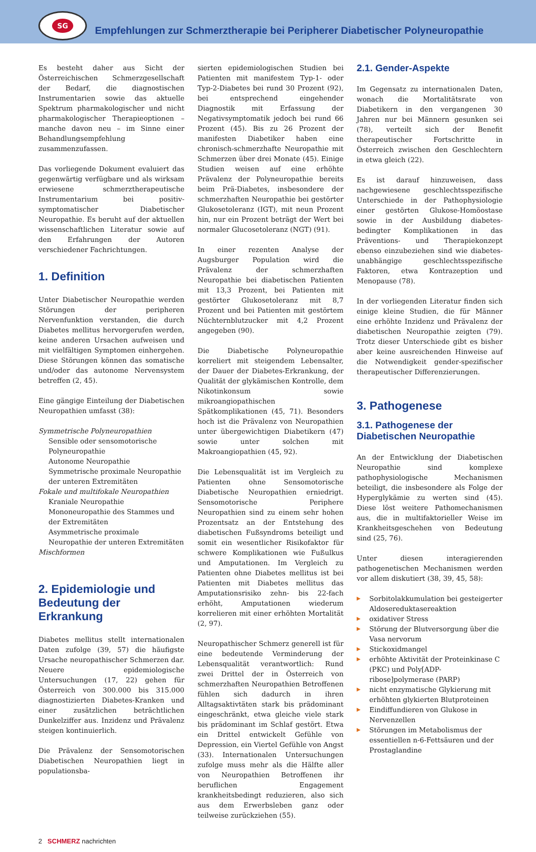SG
Empfehlungen zur Schmerztherapie bei Peripherer Diabetischer Polyneuropathie
Es besteht daher aus Sicht der Österreichischen Schmerzgesellschaft der Bedarf, die diagnostischen Instrumentarien sowie das aktuelle Spektrum pharmakologischer und nicht pharmakologischer Therapieoptionen – manche davon neu – im Sinne einer Behandlungsempfehlung zusammenzufassen.
Das vorliegende Dokument evaluiert das gegenwärtig verfügbare und als wirksam erwiesene schmerztherapeutische Instrumentarium bei positiv-symptomatischer Diabetischer Neuropathie. Es beruht auf der aktuellen wissenschaftlichen Literatur sowie auf den Erfahrungen der Autoren verschiedener Fachrichtungen.
1. Definition
Unter Diabetischer Neuropathie werden Störungen der peripheren Nervenfunktion verstanden, die durch Diabetes mellitus hervorgerufen werden, keine anderen Ursachen aufweisen und mit vielfältigen Symptomen einhergehen. Diese Störungen können das somatische und/oder das autonome Nervensystem betreffen (2, 45).
Eine gängige Einteilung der Diabetischen Neuropathien umfasst (38):
Symmetrische Polyneuropathien
Sensible oder sensomotorische Polyneuropathie
Autonome Neuropathie
Symmetrische proximale Neuropathie der unteren Extremitäten
Fokale und multifokale Neuropathien
Kraniale Neuropathie
Mononeuropathie des Stammes und der Extremitäten
Asymmetrische proximale Neuropathie der unteren Extremitäten
Mischformen
2. Epidemiologie und Bedeutung der Erkrankung
Diabetes mellitus stellt internationalen Daten zufolge (39, 57) die häufigste Ursache neuropathischer Schmerzen dar. Neuere epidemiologische Untersuchungen (17, 22) gehen für Österreich von 300.000 bis 315.000 diagnostizierten Diabetes-Kranken und einer zusätzlichen beträchtlichen Dunkelziffer aus. Inzidenz und Prävalenz steigen kontinuierlich.
Die Prävalenz der Sensomotorischen Diabetischen Neuropathien liegt in populationsba-
sierten epidemiologischen Studien bei Patienten mit manifestem Typ-1- oder Typ-2-Diabetes bei rund 30 Prozent (92), bei entsprechend eingehender Diagnostik mit Erfassung der Negativsymptomatik jedoch bei rund 66 Prozent (45). Bis zu 26 Prozent der manifesten Diabetiker haben eine chronisch-schmerzhafte Neuropathie mit Schmerzen über drei Monate (45). Einige Studien weisen auf eine erhöhte Prävalenz der Polyneuropathie bereits beim Prä-Diabetes, insbesondere der schmerzhaften Neuropathie bei gestörter Glukosetoleranz (IGT), mit neun Prozent hin, nur ein Prozent beträgt der Wert bei normaler Glucosetoleranz (NGT) (91).
In einer rezenten Analyse der Augsburger Population wird die Prävalenz der schmerzhaften Neuropathie bei diabetischen Patienten mit 13,3 Prozent, bei Patienten mit gestörter Glukosetoleranz mit 8,7 Prozent und bei Patienten mit gestörtem Nüchternblutzucker mit 4,2 Prozent angegeben (90).
Die Diabetische Polyneuropathie korreliert mit steigendem Lebensalter, der Dauer der Diabetes-Erkrankung, der Qualität der glykämischen Kontrolle, dem Nikotinkonsum sowie mikroangiopathischen Spätkomplikationen (45, 71). Besonders hoch ist die Prävalenz von Neuropathien unter übergewichtigen Diabetikern (47) sowie unter solchen mit Makroangiopathien (45, 92).
Die Lebensqualität ist im Vergleich zu Patienten ohne Sensomotorische Diabetische Neuropathien erniedrigt. Sensomotorische Periphere Neuropathien sind zu einem sehr hohen Prozentsatz an der Entstehung des diabetischen Fußsyndroms beteiligt und somit ein wesentlicher Risikofaktor für schwere Komplikationen wie Fußulkus und Amputationen. Im Vergleich zu Patienten ohne Diabetes mellitus ist bei Patienten mit Diabetes mellitus das Amputationsrisiko zehn- bis 22-fach erhöht, Amputationen wiederum korrelieren mit einer erhöhten Mortalität (2, 97).
Neuropathischer Schmerz generell ist für eine bedeutende Verminderung der Lebensqualität verantwortlich: Rund zwei Drittel der in Österreich von schmerzhaften Neuropathien Betroffenen fühlen sich dadurch in ihren Alltagsaktivtäten stark bis prädominant eingeschränkt, etwa gleiche viele stark bis prädominant im Schlaf gestört. Etwa ein Drittel entwickelt Gefühle von Depression, ein Viertel Gefühle von Angst (33). Internationalen Untersuchungen zufolge muss mehr als die Hälfte aller von Neuropathien Betroffenen ihr beruflichen Engagement krankheitsbedingt reduzieren, also sich aus dem Erwerbsleben ganz oder teilweise zurückziehen (55).
2.1. Gender-Aspekte
Im Gegensatz zu internationalen Daten, wonach die Mortalitätsrate von Diabetikern in den vergangenen 30 Jahren nur bei Männern gesunken sei (78), verteilt sich der Benefit therapeutischer Fortschritte in Österreich zwischen den Geschlechtern in etwa gleich (22).
Es ist darauf hinzuweisen, dass nachgewiesene geschlechtsspezifische Unterschiede in der Pathophysiologie einer gestörten Glukose-Homöostase sowie in der Ausbildung diabetes-bedingter Komplikationen in das Präventions- und Therapiekonzept ebenso einzubeziehen sind wie diabetes-unabhängige geschlechtsspezifische Faktoren, etwa Kontrazeption und Menopause (78).
In der vorliegenden Literatur finden sich einige kleine Studien, die für Männer eine erhöhte Inzidenz und Prävalenz der diabetischen Neuropathie zeigten (79). Trotz dieser Unterschiede gibt es bisher aber keine ausreichenden Hinweise auf die Notwendigkeit gender-spezifischer therapeutischer Differenzierungen.
3. Pathogenese
3.1. Pathogenese der Diabetischen Neuropathie
An der Entwicklung der Diabetischen Neuropathie sind komplexe pathophysiologische Mechanismen beteiligt, die insbesondere als Folge der Hyperglykämie zu werten sind (45). Diese löst weitere Pathomechanismen aus, die in multifaktorieller Weise im Krankheitsgeschehen von Bedeutung sind (25, 76).
Unter diesen interagierenden pathogenetischen Mechanismen werden vor allem diskutiert (38, 39, 45, 58):
▶ Sorbitolakkumulation bei gesteigerter Aldosereduktasereaktion
▶ oxidativer Stress
▶ Störung der Blutversorgung über die Vasa nervorum
▶ Stickoxidmangel
▶ erhöhte Aktivität der Proteinkinase C (PKC) und Poly[ADP-ribose]polymerase (PARP)
▶ nicht enzymatische Glykierung mit erhöhten glykierten Blutproteinen
▶ Eindiffundieren von Glukose in Nervenzellen
▶ Störungen im Metabolismus der essentiellen n-6-Fettsäuren und der Prostaglandine
2 SCHMERZ nachrichten